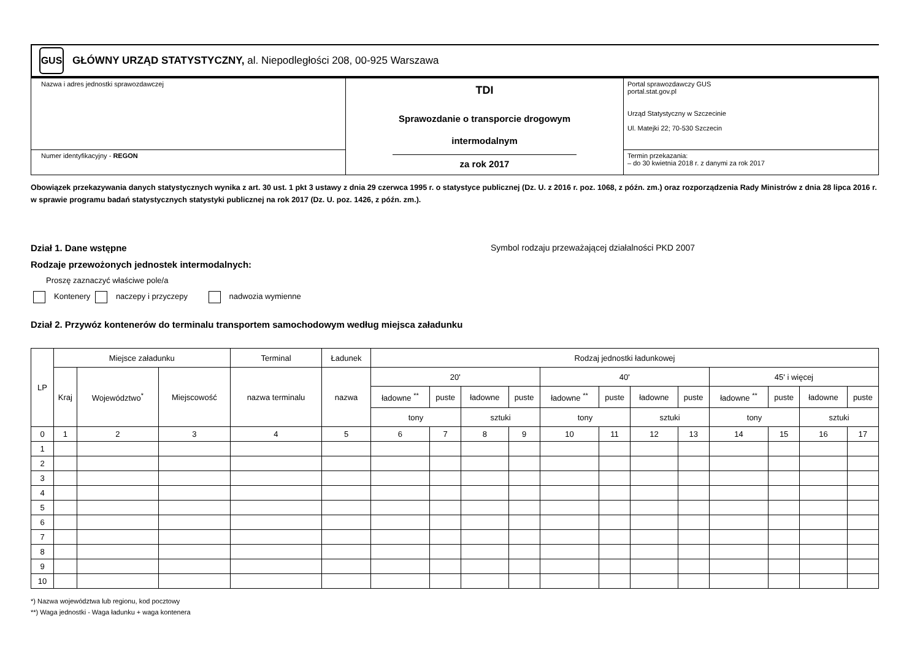GUS
GŁÓWNY URZĄD STATYSTYCZNY, al. Niepodległości 208, 00-925 Warszawa
| Nazwa i adres jednostki sprawozdawczej | TDI Sprawozdanie o transporcie drogowym intermodalnym za rok 2017 | Portal sprawozdawczy GUS portal.stat.gov.pl Urząd Statystyczny w Szczecinie Ul. Matejki 22; 70-530 Szczecin |
| Numer identyfikacyjny - REGON | | Termin przekazania: – do 30 kwietnia 2018 r. z danymi za rok 2017 |
Obowiązek przekazywania danych statystycznych wynika z art. 30 ust. 1 pkt 3 ustawy z dnia 29 czerwca 1995 r. o statystyce publicznej (Dz. U. z 2016 r. poz. 1068, z późn. zm.) oraz rozporządzenia Rady Ministrów z dnia 28 lipca 2016 r. w sprawie programu badań statystycznych statystyki publicznej na rok 2017 (Dz. U. poz. 1426, z późn. zm.).
Dział 1. Dane wstępne Symbol rodzaju przeważającej działalności PKD 2007
Rodzaje przewożonych jednostek intermodalnych:
Proszę zaznaczyć właściwe pole/a
Kontenery naczepy i przyczepy nadwozia wymienne
Dział 2. Przywóz kontenerów do terminalu transportem samochodowym według miejsca załadunku
| LP | Miejsce załadunku | | | Terminal | Ładunek | Rodzaj jednostki ładunkowej | | | | | | | | | | | |
| --- | --- | --- | --- | --- | --- | --- | --- | --- | --- | --- | --- | --- | --- | --- | --- | --- | --- |
| | Kraj | Województwo<sup>*</sup> | Miejscowość | nazwa terminalu | nazwa | 20' | | | | 40' | | | | 45' i więcej | | | |
| | | | | | | ładowne <sup>**</sup> | puste | ładowne | puste | ładowne <sup>**</sup> | puste | ładowne | puste | ładowne <sup>**</sup> | puste | ładowne | puste |
| | | | | | | tony | | sztuki | | tony | | sztuki | | tony | | sztuki | |
| 0 | 1 | 2 | 3 | 4 | 5 | 6 | 7 | 8 | 9 | 10 | 11 | 12 | 13 | 14 | 15 | 16 | 17 |
| 1 | | | | | | | | | | | | | | | | | |
| 2 | | | | | | | | | | | | | | | | | |
| 3 | | | | | | | | | | | | | | | | | |
| 4 | | | | | | | | | | | | | | | | | |
| 5 | | | | | | | | | | | | | | | | | |
| 6 | | | | | | | | | | | | | | | | | |
| 7 | | | | | | | | | | | | | | | | | |
| 8 | | | | | | | | | | | | | | | | | |
| 9 | | | | | | | | | | | | | | | | | |
| 10 | | | | | | | | | | | | | | | | | |
*) Nazwa województwa lub regionu, kod pocztowy
**) Waga jednostki - Waga ładunku + waga kontenera